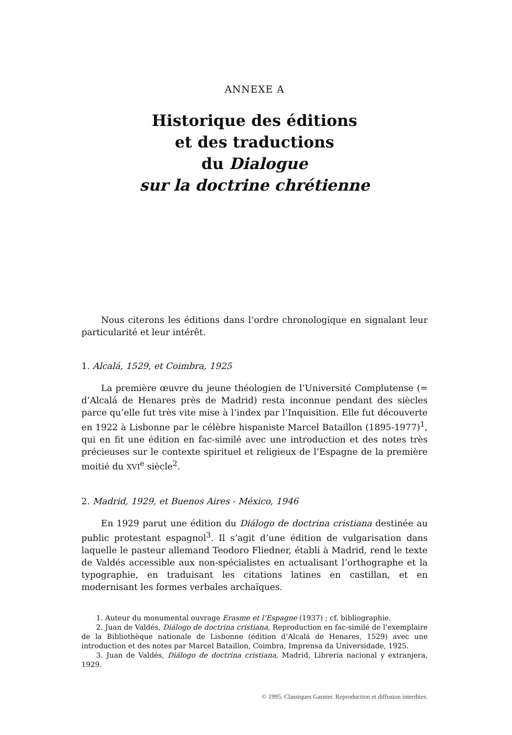ANNEXE A
Historique des éditions
et des traductions
du Dialogue
sur la doctrine chrétienne
Nous citerons les éditions dans l’ordre chronologique en signalant leur particularité et leur intérêt.
1. Alcalá, 1529, et Coimbra, 1925
La première œuvre du jeune théologien de l’Université Complutense (= d’Alcalá de Henares près de Madrid) resta inconnue pendant des siècles parce qu’elle fut très vite mise à l’index par l’Inquisition. Elle fut découverte en 1922 à Lisbonne par le célèbre hispaniste Marcel Bataillon (1895-1977)<sup>1</sup>, qui en fit une édition en fac-similé avec une introduction et des notes très précieuses sur le contexte spirituel et religieux de l’Espagne de la première moitié du XVI<sup>e</sup> siècle<sup>2</sup>.
2. Madrid, 1929, et Buenos Aires - México, 1946
En 1929 parut une édition du Diálogo de doctrina cristiana destinée au public protestant espagnol<sup>3</sup>. Il s’agit d’une édition de vulgarisation dans laquelle le pasteur allemand Teodoro Fliedner, établi à Madrid, rend le texte de Valdés accessible aux non-spécialistes en actualisant l’orthographe et la typographie, en traduisant les citations latines en castillan, et en modernisant les formes verbales archaïques.
1. Auteur du monumental ouvrage Erasme et l’Espagne (1937) ; cf. bibliographie.
2. Juan de Valdés, Diálogo de doctrina cristiana, Reproduction en fac-similé de l’exemplaire de la Bibliothèque nationale de Lisbonne (édition d’Alcalá de Henares, 1529) avec une introduction et des notes par Marcel Bataillon, Coimbra, Imprensa da Universidade, 1925.
3. Juan de Valdés, Diálogo de doctrina cristiana, Madrid, Librería nacional y extranjera, 1929.
© 1995. Classiques Garnier. Reproduction et diffusion interdites.